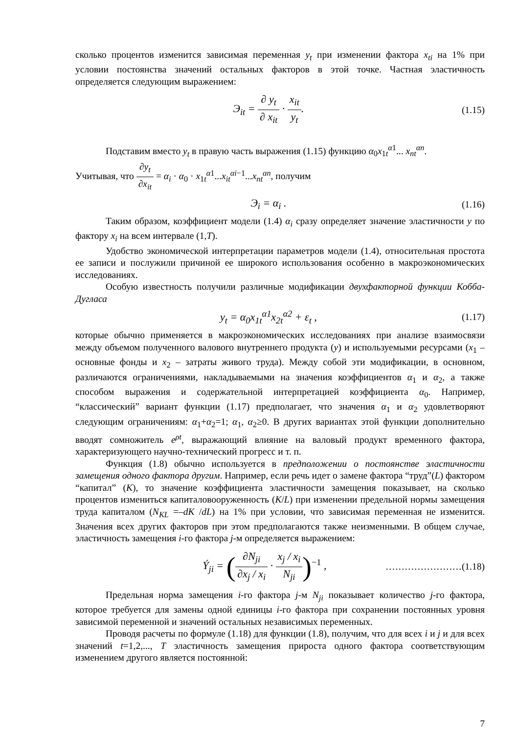сколько процентов изменится зависимая переменная y<sub>t</sub> при изменении фактора x<sub>ti</sub> на 1% при условии постоянства значений остальных факторов в этой точке. Частная эластичность определяется следующим выражением:
Э<sub>it</sub> = ∂ y<sub>t</sub> ∂ x<sub>it</sub> · x<sub>it</sub> y<sub>t</sub>. (1.15)
Подставим вместо y<sub>t</sub> в правую часть выражения (1.15) функцию α<sub>0</sub>x<sub>1t</sub><sup>α1</sup>... x<sub>nt</sub><sup>αn</sup>.
Учитывая, что ∂y<sub>t</sub> ∂x<sub>it</sub> = α<sub>i</sub> · α<sub>0</sub> · x<sub>1t</sub><sup>α1</sup>...x<sub>it</sub><sup>αi−1</sup>...x<sub>nt</sub><sup>αn</sup>, получим
Э<sub>i</sub> = α<sub>i</sub> . (1.16)
Таким образом, коэффициент модели (1.4) α<sub>i</sub> сразу определяет значение эластичности y по фактору x<sub>i</sub> на всем интервале (1,T).
Удобство экономической интерпретации параметров модели (1.4), относительная простота ее записи и послужили причиной ее широкого использования особенно в макроэкономических исследованиях.
Особую известность получили различные модификации двухфакторной функции Кобба-Дугласа
y<sub>t</sub> = α<sub>0</sub>x<sub>1t</sub><sup>α1</sup>x<sub>2t</sub><sup>α2</sup> + ε<sub>t</sub> , (1.17)
которые обычно применяется в макроэкономических исследованиях при анализе взаимосвязи между объемом полученного валового внутреннего продукта (y) и используемыми ресурсами (x<sub>1</sub> – основные фонды и x<sub>2</sub> – затраты живого труда). Между собой эти модификации, в основном, различаются ограничениями, накладываемыми на значения коэффициентов α<sub>1</sub> и α<sub>2</sub>, а также способом выражения и содержательной интерпретацией коэффициента α<sub>0</sub>. Например, “классический” вариант функции (1.17) предполагает, что значения α<sub>1</sub> и α<sub>2</sub> удовлетворяют следующим ограничениям: α<sub>1</sub>+α<sub>2</sub>=1; α<sub>1</sub>, α<sub>2</sub>≥0. В других вариантах этой функции дополнительно вводят сомножитель e<sup>ρt</sup>, выражающий влияние на валовый продукт временного фактора, характеризующего научно-технический прогресс и т. п.
Функция (1.8) обычно используется в предположении о постоянстве эластичности замещения одного фактора другим. Например, если речь идет о замене фактора “труд”(L) фактором “капитал” (K), то значение коэффициента эластичности замещения показывает, на сколько процентов измениться капиталовооруженность (K/L) при изменении предельной нормы замещения труда капиталом (N<sub>KL</sub> =–dK /dL) на 1% при условии, что зависимая переменная не изменится. Значения всех других факторов при этом предполагаются также неизменными. В общем случае, эластичность замещения i-го фактора j-м определяется выражением:
Ý<sub>ji</sub> = (∂N<sub>ji</sub> ∂x<sub>j</sub> / x<sub>i</sub> · x<sub>j</sub> / x<sub>i</sub> N<sub>ji</sub>)<sup>−1</sup> ,
……………………(1.18)
Предельная норма замещения i-го фактора j-м N<sub>ji</sub> показывает количество j-го фактора, которое требуется для замены одной единицы i-го фактора при сохранении постоянных уровня зависимой переменной и значений остальных независимых переменных.
Проводя расчеты по формуле (1.18) для функции (1.8), получим, что для всех i и j и для всех значений t=1,2,..., T эластичность замещения прироста одного фактора соответствующим изменением другого является постоянной:
7